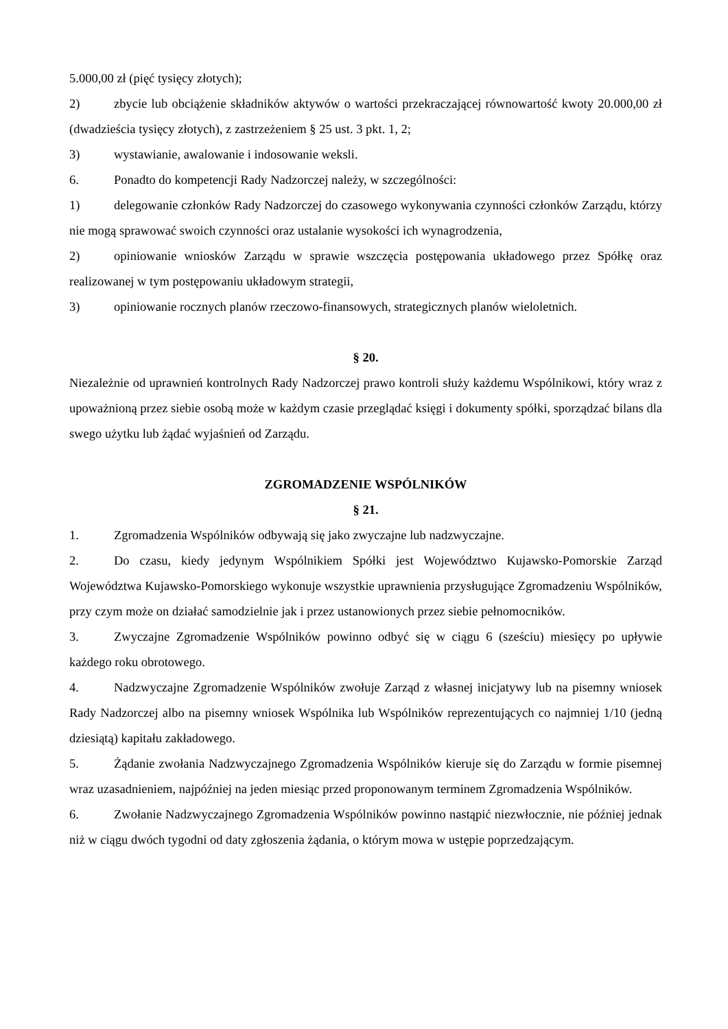5.000,00 zł (pięć tysięcy złotych);
2) zbycie lub obciążenie składników aktywów o wartości przekraczającej równowartość kwoty 20.000,00 zł (dwadzieścia tysięcy złotych), z zastrzeżeniem § 25 ust. 3 pkt. 1, 2;
3) wystawianie, awalowanie i indosowanie weksli.
6. Ponadto do kompetencji Rady Nadzorczej należy, w szczególności:
1) delegowanie członków Rady Nadzorczej do czasowego wykonywania czynności członków Zarządu, którzy nie mogą sprawować swoich czynności oraz ustalanie wysokości ich wynagrodzenia,
2) opiniowanie wniosków Zarządu w sprawie wszczęcia postępowania układowego przez Spółkę oraz realizowanej w tym postępowaniu układowym strategii,
3) opiniowanie rocznych planów rzeczowo-finansowych, strategicznych planów wieloletnich.
§ 20.
Niezależnie od uprawnień kontrolnych Rady Nadzorczej prawo kontroli służy każdemu Wspólnikowi, który wraz z upoważnioną przez siebie osobą może w każdym czasie przeglądać księgi i dokumenty spółki, sporządzać bilans dla swego użytku lub żądać wyjaśnień od Zarządu.
ZGROMADZENIE WSPÓLNIKÓW
§ 21.
1. Zgromadzenia Wspólników odbywają się jako zwyczajne lub nadzwyczajne.
2. Do czasu, kiedy jedynym Wspólnikiem Spółki jest Województwo Kujawsko-Pomorskie Zarząd Województwa Kujawsko-Pomorskiego wykonuje wszystkie uprawnienia przysługujące Zgromadzeniu Wspólników, przy czym może on działać samodzielnie jak i przez ustanowionych przez siebie pełnomocników.
3. Zwyczajne Zgromadzenie Wspólników powinno odbyć się w ciągu 6 (sześciu) miesięcy po upływie każdego roku obrotowego.
4. Nadzwyczajne Zgromadzenie Wspólników zwołuje Zarząd z własnej inicjatywy lub na pisemny wniosek Rady Nadzorczej albo na pisemny wniosek Wspólnika lub Wspólników reprezentujących co najmniej 1/10 (jedną dziesiątą) kapitału zakładowego.
5. Żądanie zwołania Nadzwyczajnego Zgromadzenia Wspólników kieruje się do Zarządu w formie pisemnej wraz uzasadnieniem, najpóźniej na jeden miesiąc przed proponowanym terminem Zgromadzenia Wspólników.
6. Zwołanie Nadzwyczajnego Zgromadzenia Wspólników powinno nastąpić niezwłocznie, nie później jednak niż w ciągu dwóch tygodni od daty zgłoszenia żądania, o którym mowa w ustępie poprzedzającym.